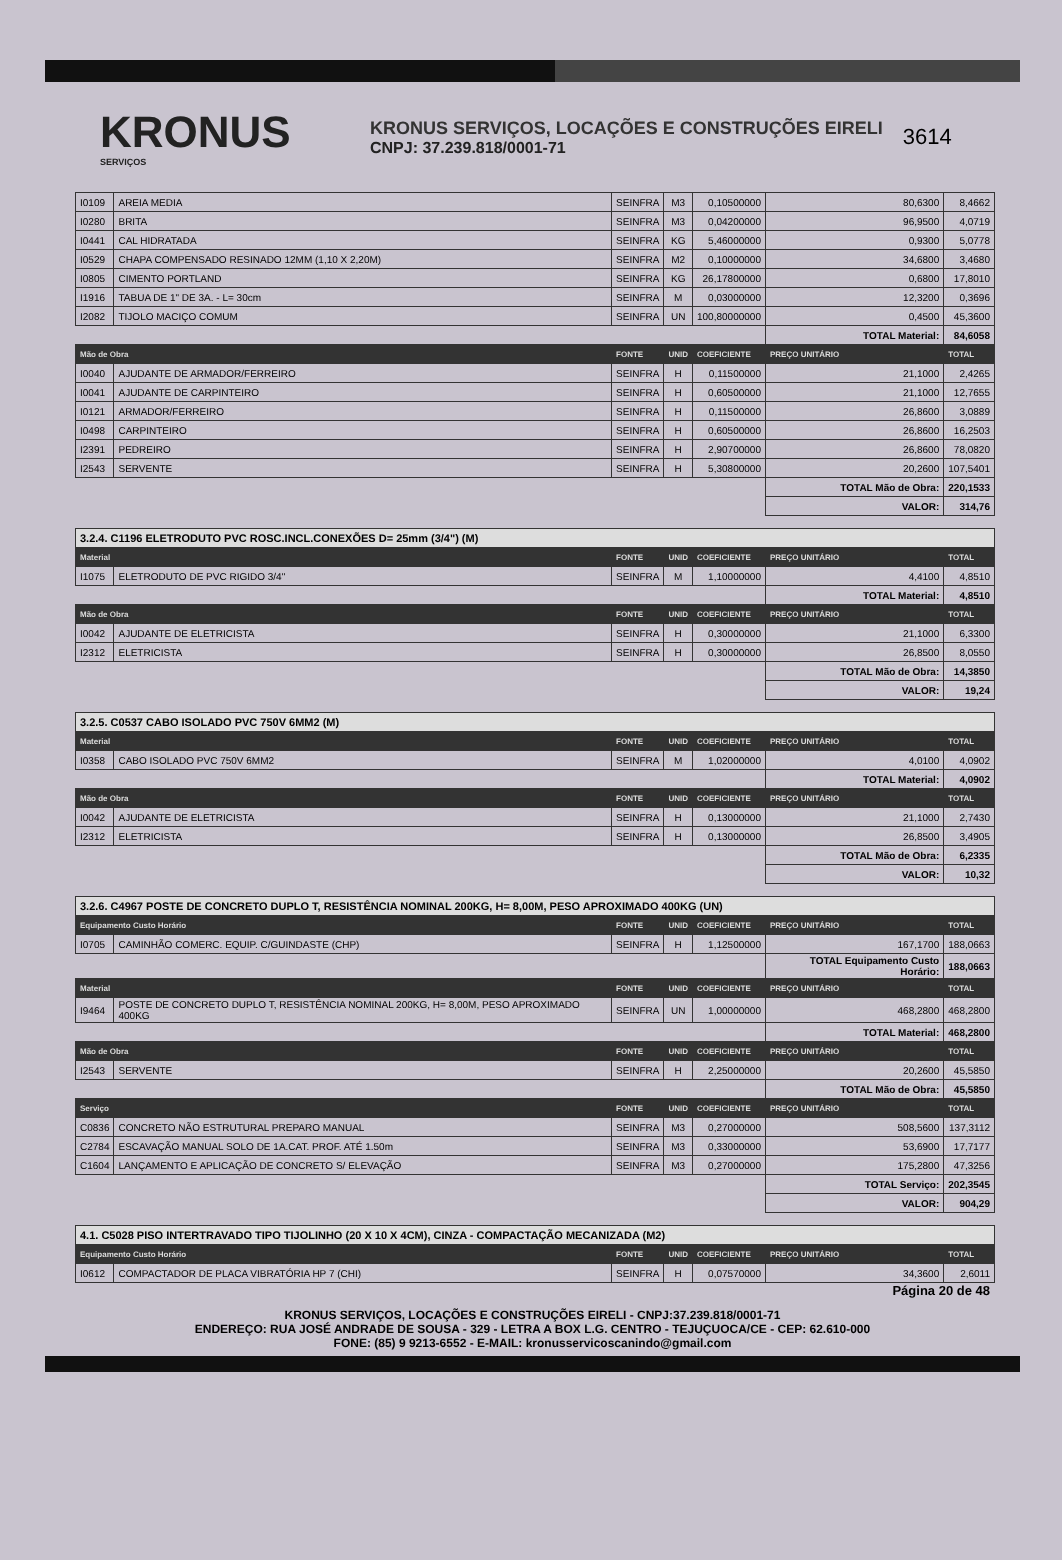KRONUS
SERVIÇOS
KRONUS SERVIÇOS, LOCAÇÕES E CONSTRUÇÕES EIRELI
CNPJ: 37.239.818/0001-71
3614
| I0109 | AREIA MEDIA | SEINFRA | M3 | 0,10500000 | 80,6300 | 8,4662 |
| I0280 | BRITA | SEINFRA | M3 | 0,04200000 | 96,9500 | 4,0719 |
| I0441 | CAL HIDRATADA | SEINFRA | KG | 5,46000000 | 0,9300 | 5,0778 |
| I0529 | CHAPA COMPENSADO RESINADO 12MM (1,10 X 2,20M) | SEINFRA | M2 | 0,10000000 | 34,6800 | 3,4680 |
| I0805 | CIMENTO PORTLAND | SEINFRA | KG | 26,17800000 | 0,6800 | 17,8010 |
| I1916 | TABUA DE 1" DE 3A. - L= 30cm | SEINFRA | M | 0,03000000 | 12,3200 | 0,3696 |
| I2082 | TIJOLO MACIÇO COMUM | SEINFRA | UN | 100,80000000 | 0,4500 | 45,3600 |
| | | | | | TOTAL Material: | 84,6058 |
| Mão de Obra | | FONTE | UNID | COEFICIENTE | PREÇO UNITÁRIO | TOTAL |
| I0040 | AJUDANTE DE ARMADOR/FERREIRO | SEINFRA | H | 0,11500000 | 21,1000 | 2,4265 |
| I0041 | AJUDANTE DE CARPINTEIRO | SEINFRA | H | 0,60500000 | 21,1000 | 12,7655 |
| I0121 | ARMADOR/FERREIRO | SEINFRA | H | 0,11500000 | 26,8600 | 3,0889 |
| I0498 | CARPINTEIRO | SEINFRA | H | 0,60500000 | 26,8600 | 16,2503 |
| I2391 | PEDREIRO | SEINFRA | H | 2,90700000 | 26,8600 | 78,0820 |
| I2543 | SERVENTE | SEINFRA | H | 5,30800000 | 20,2600 | 107,5401 |
| | | | | | TOTAL Mão de Obra: | 220,1533 |
| | | | | | VALOR: | 314,76 |
| 3.2.4. C1196 ELETRODUTO PVC ROSC.INCL.CONEXÕES D= 25mm (3/4") (M) | | | | | | |
| Material | | FONTE | UNID | COEFICIENTE | PREÇO UNITÁRIO | TOTAL |
| I1075 | ELETRODUTO DE PVC RIGIDO 3/4" | SEINFRA | M | 1,10000000 | 4,4100 | 4,8510 |
| | | | | | TOTAL Material: | 4,8510 |
| Mão de Obra | | FONTE | UNID | COEFICIENTE | PREÇO UNITÁRIO | TOTAL |
| I0042 | AJUDANTE DE ELETRICISTA | SEINFRA | H | 0,30000000 | 21,1000 | 6,3300 |
| I2312 | ELETRICISTA | SEINFRA | H | 0,30000000 | 26,8500 | 8,0550 |
| | | | | | TOTAL Mão de Obra: | 14,3850 |
| | | | | | VALOR: | 19,24 |
| 3.2.5. C0537 CABO ISOLADO PVC 750V 6MM2 (M) | | | | | | |
| Material | | FONTE | UNID | COEFICIENTE | PREÇO UNITÁRIO | TOTAL |
| I0358 | CABO ISOLADO PVC 750V 6MM2 | SEINFRA | M | 1,02000000 | 4,0100 | 4,0902 |
| | | | | | TOTAL Material: | 4,0902 |
| Mão de Obra | | FONTE | UNID | COEFICIENTE | PREÇO UNITÁRIO | TOTAL |
| I0042 | AJUDANTE DE ELETRICISTA | SEINFRA | H | 0,13000000 | 21,1000 | 2,7430 |
| I2312 | ELETRICISTA | SEINFRA | H | 0,13000000 | 26,8500 | 3,4905 |
| | | | | | TOTAL Mão de Obra: | 6,2335 |
| | | | | | VALOR: | 10,32 |
| 3.2.6. C4967 POSTE DE CONCRETO DUPLO T, RESISTÊNCIA NOMINAL 200KG, H= 8,00M, PESO APROXIMADO 400KG (UN) | | | | | | |
| Equipamento Custo Horário | | FONTE | UNID | COEFICIENTE | PREÇO UNITÁRIO | TOTAL |
| I0705 | CAMINHÃO COMERC. EQUIP. C/GUINDASTE (CHP) | SEINFRA | H | 1,12500000 | 167,1700 | 188,0663 |
| | | | | | TOTAL Equipamento Custo Horário: | 188,0663 |
| Material | | FONTE | UNID | COEFICIENTE | PREÇO UNITÁRIO | TOTAL |
| I9464 | POSTE DE CONCRETO DUPLO T, RESISTÊNCIA NOMINAL 200KG, H= 8,00M, PESO APROXIMADO 400KG | SEINFRA | UN | 1,00000000 | 468,2800 | 468,2800 |
| | | | | | TOTAL Material: | 468,2800 |
| Mão de Obra | | FONTE | UNID | COEFICIENTE | PREÇO UNITÁRIO | TOTAL |
| I2543 | SERVENTE | SEINFRA | H | 2,25000000 | 20,2600 | 45,5850 |
| | | | | | TOTAL Mão de Obra: | 45,5850 |
| Serviço | | FONTE | UNID | COEFICIENTE | PREÇO UNITÁRIO | TOTAL |
| C0836 | CONCRETO NÃO ESTRUTURAL PREPARO MANUAL | SEINFRA | M3 | 0,27000000 | 508,5600 | 137,3112 |
| C2784 | ESCAVAÇÃO MANUAL SOLO DE 1A.CAT. PROF. ATÉ 1.50m | SEINFRA | M3 | 0,33000000 | 53,6900 | 17,7177 |
| C1604 | LANÇAMENTO E APLICAÇÃO DE CONCRETO S/ ELEVAÇÃO | SEINFRA | M3 | 0,27000000 | 175,2800 | 47,3256 |
| | | | | | TOTAL Serviço: | 202,3545 |
| | | | | | VALOR: | 904,29 |
| 4.1. C5028 PISO INTERTRAVADO TIPO TIJOLINHO (20 X 10 X 4CM), CINZA - COMPACTAÇÃO MECANIZADA (M2) | | | | | | |
| Equipamento Custo Horário | | FONTE | UNID | COEFICIENTE | PREÇO UNITÁRIO | TOTAL |
| I0612 | COMPACTADOR DE PLACA VIBRATÓRIA HP 7 (CHI) | SEINFRA | H | 0,07570000 | 34,3600 | 2,6011 |
Página 20 de 48
KRONUS SERVIÇOS, LOCAÇÕES E CONSTRUÇÕES EIRELI - CNPJ:37.239.818/0001-71
ENDEREÇO: RUA JOSÉ ANDRADE DE SOUSA - 329 - LETRA A BOX L.G. CENTRO - TEJUÇUOCA/CE - CEP: 62.610-000
FONE: (85) 9 9213-6552 - E-MAIL: kronusservicoscanindo@gmail.com